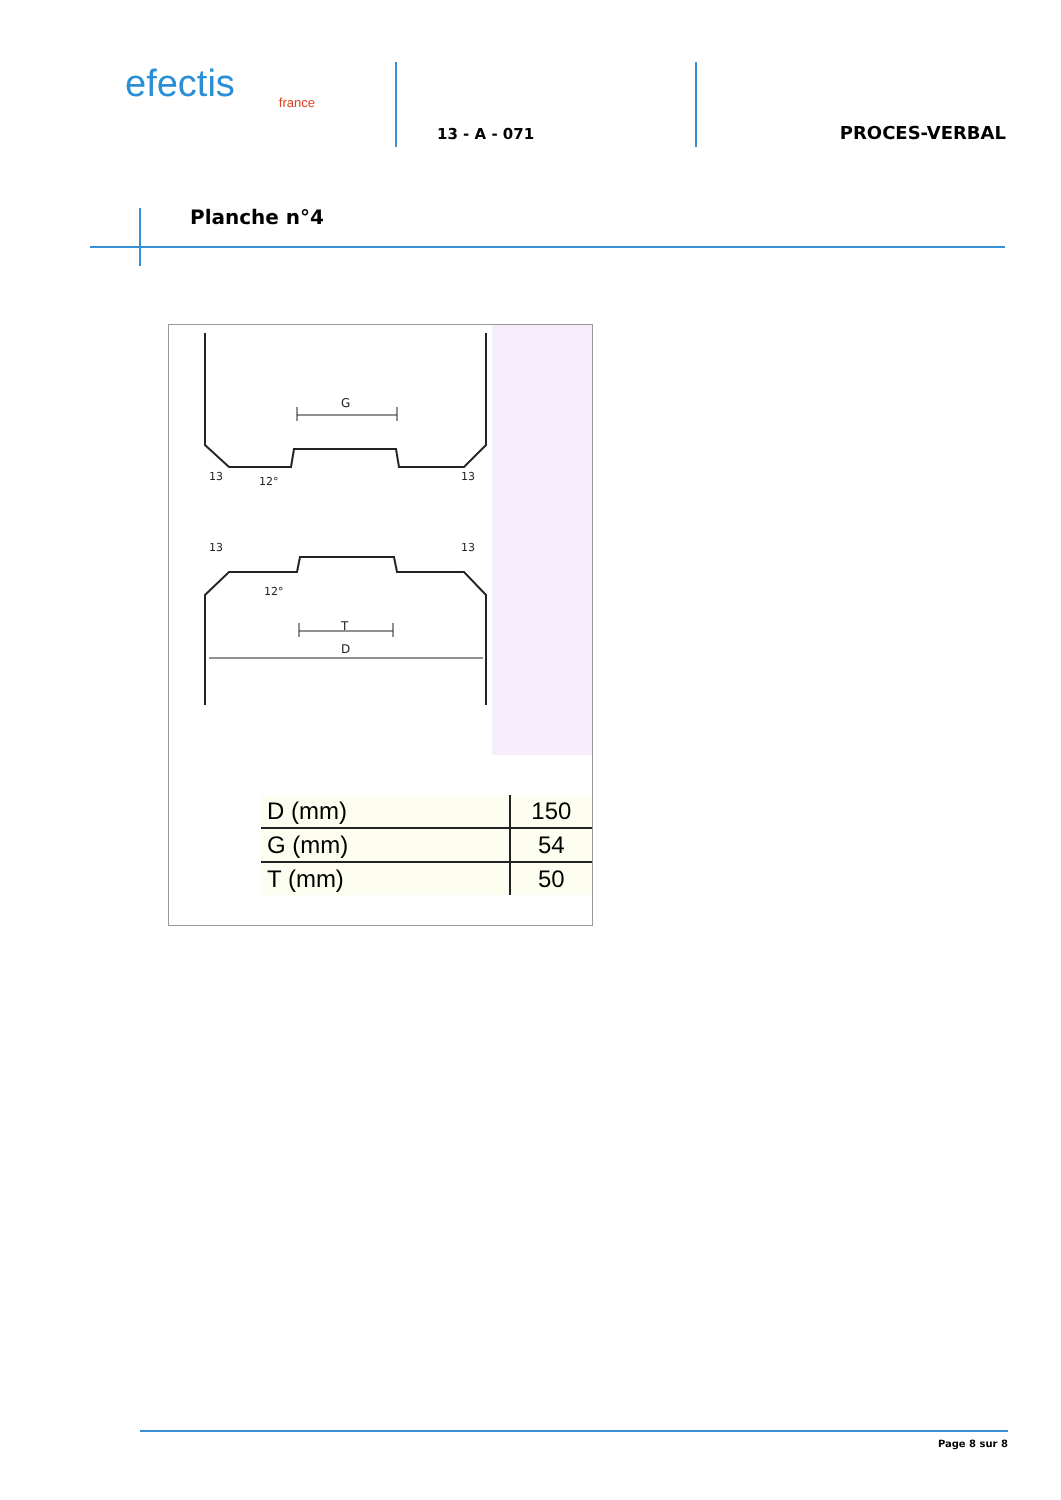efectis
france
13 - A - 071
PROCES-VERBAL
Planche n°4
G
T
D
13
13
12°
13
13
12°
| D (mm) | 150 |
| G (mm) | 54 |
| T (mm) | 50 |
Page 8 sur 8